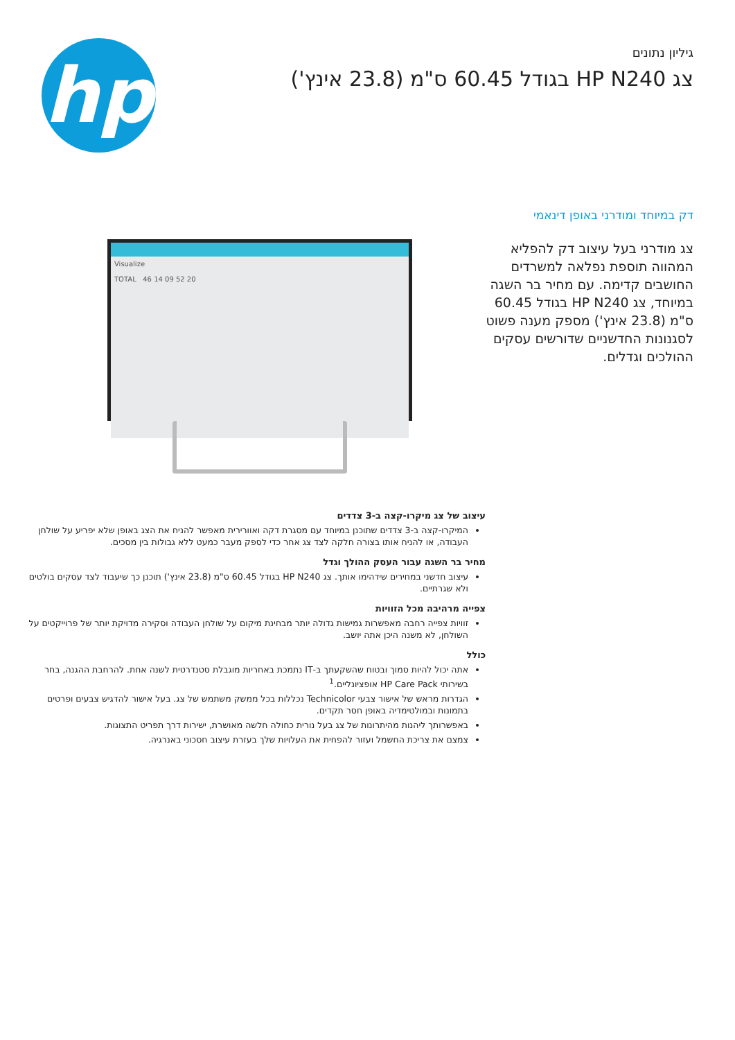גיליון נתונים
צג HP N240 בגודל 60.45 ס"מ (23.8 אינץ')
hp
דק במיוחד ומודרני באופן דינאמי
צג מודרני בעל עיצוב דק להפליא המהווה תוספת נפלאה למשרדים החושבים קדימה. עם מחיר בר השגה במיוחד, צג HP N240 בגודל 60.45 ס"מ (23.8 אינץ') מספק מענה פשוט לסגנונות החדשניים שדורשים עסקים ההולכים וגדלים.
Visualize
TOTAL 46 14 09 52 20
עיצוב של צג מיקרו-קצה ב-3 צדדים
המיקרו-קצה ב-3 צדדים שתוכנן במיוחד עם מסגרת דקה ואוורירית מאפשר להניח את הצג באופן שלא יפריע על שולחן העבודה, או להניח אותו בצורה חלקה לצד צג אחר כדי לספק מעבר כמעט ללא גבולות בין מסכים.
מחיר בר השגה עבור העסק ההולך וגדל
עיצוב חדשני במחירים שידהימו אותך. צג HP N240 בגודל 60.45 ס"מ (23.8 אינץ') תוכנן כך שיעבוד לצד עסקים בולטים ולא שגרתיים.
צפייה מרהיבה מכל הזוויות
זוויות צפייה רחבה מאפשרות גמישות גדולה יותר מבחינת מיקום על שולחן העבודה וסקירה מדויקת יותר של פרוייקטים על השולחן, לא משנה היכן אתה יושב.
כולל
אתה יכול להיות סמוך ובטוח שהשקעתך ב-IT נתמכת באחריות מוגבלת סטנדרטית לשנה אחת. להרחבת ההגנה, בחר בשירותי HP Care Pack אופציונליים.<sup>1</sup>
הגדרות מראש של אישור צבעי Technicolor נכללות בכל ממשק משתמש של צג. בעל אישור להדגיש צבעים ופרטים בתמונות ובמולטימדיה באופן חסר תקדים.
באפשרותך ליהנות מהיתרונות של צג בעל נורית כחולה חלשה מאושרת, ישירות דרך תפריט התצוגות.
צמצם את צריכת החשמל ועזור להפחית את העלויות שלך בעזרת עיצוב חסכוני באנרגיה.